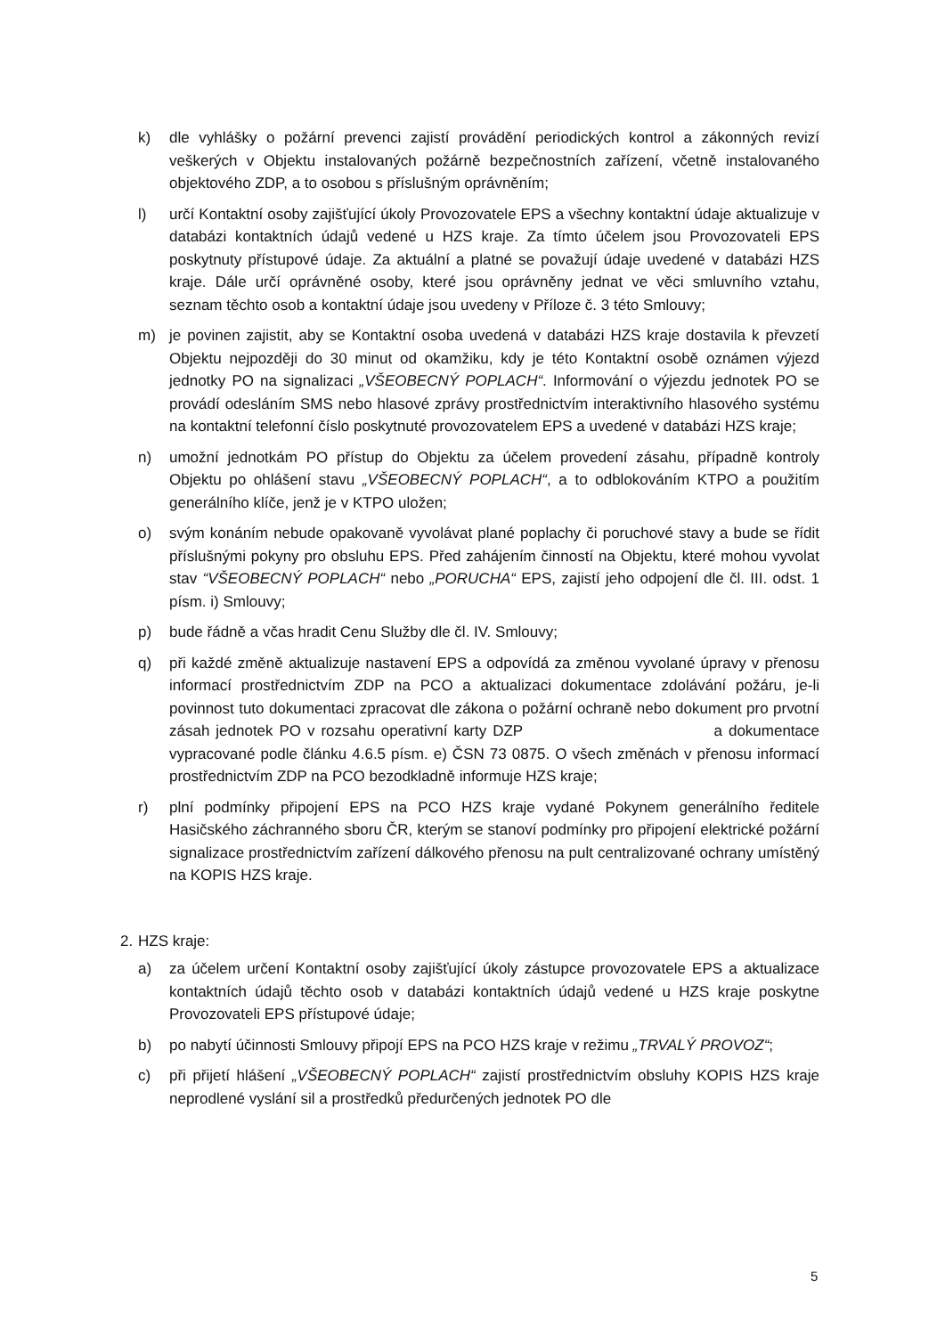k) dle vyhlášky o požární prevenci zajistí provádění periodických kontrol a zákonných revizí veškerých v Objektu instalovaných požárně bezpečnostních zařízení, včetně instalovaného objektového ZDP, a to osobou s příslušným oprávněním;
l) určí Kontaktní osoby zajišťující úkoly Provozovatele EPS a všechny kontaktní údaje aktualizuje v databázi kontaktních údajů vedené u HZS kraje. Za tímto účelem jsou Provozovateli EPS poskytnuty přístupové údaje. Za aktuální a platné se považují údaje uvedené v databázi HZS kraje. Dále určí oprávněné osoby, které jsou oprávněny jednat ve věci smluvního vztahu, seznam těchto osob a kontaktní údaje jsou uvedeny v Příloze č. 3 této Smlouvy;
m) je povinen zajistit, aby se Kontaktní osoba uvedená v databázi HZS kraje dostavila k převzetí Objektu nejpozději do 30 minut od okamžiku, kdy je této Kontaktní osobě oznámen výjezd jednotky PO na signalizaci „VŠEOBECNÝ POPLACH“. Informování o výjezdu jednotek PO se provádí odesláním SMS nebo hlasové zprávy prostřednictvím interaktivního hlasového systému na kontaktní telefonní číslo poskytnuté provozovatelem EPS a uvedené v databázi HZS kraje;
n) umožní jednotkám PO přístup do Objektu za účelem provedení zásahu, případně kontroly Objektu po ohlášení stavu „VŠEOBECNÝ POPLACH“, a to odblokováním KTPO a použitím generálního klíče, jenž je v KTPO uložen;
o) svým konáním nebude opakovaně vyvolávat plané poplachy či poruchové stavy a bude se řídit příslušnými pokyny pro obsluhu EPS. Před zahájením činností na Objektu, které mohou vyvolat stav “VŠEOBECNÝ POPLACH“ nebo „PORUCHA“ EPS, zajistí jeho odpojení dle čl. III. odst. 1 písm. i) Smlouvy;
p) bude řádně a včas hradit Cenu Služby dle čl. IV. Smlouvy;
q) při každé změně aktualizuje nastavení EPS a odpovídá za změnou vyvolané úpravy v přenosu informací prostřednictvím ZDP na PCO a aktualizaci dokumentace zdolávání požáru, je-li povinnost tuto dokumentaci zpracovat dle zákona o požární ochraně nebo dokument pro prvotní zásah jednotek PO v rozsahu operativní karty DZP a dokumentace vypracované podle článku 4.6.5 písm. e) ČSN 73 0875. O všech změnách v přenosu informací prostřednictvím ZDP na PCO bezodkladně informuje HZS kraje;
r) plní podmínky připojení EPS na PCO HZS kraje vydané Pokynem generálního ředitele Hasičského záchranného sboru ČR, kterým se stanoví podmínky pro připojení elektrické požární signalizace prostřednictvím zařízení dálkového přenosu na pult centralizované ochrany umístěný na KOPIS HZS kraje.
2.
HZS kraje:
a) za účelem určení Kontaktní osoby zajišťující úkoly zástupce provozovatele EPS a aktualizace kontaktních údajů těchto osob v databázi kontaktních údajů vedené u HZS kraje poskytne Provozovateli EPS přístupové údaje;
b) po nabytí účinnosti Smlouvy připojí EPS na PCO HZS kraje v režimu „TRVALÝ PROVOZ“;
c) při přijetí hlášení „VŠEOBECNÝ POPLACH“ zajistí prostřednictvím obsluhy KOPIS HZS kraje neprodlené vyslání sil a prostředků předurčených jednotek PO dle
5